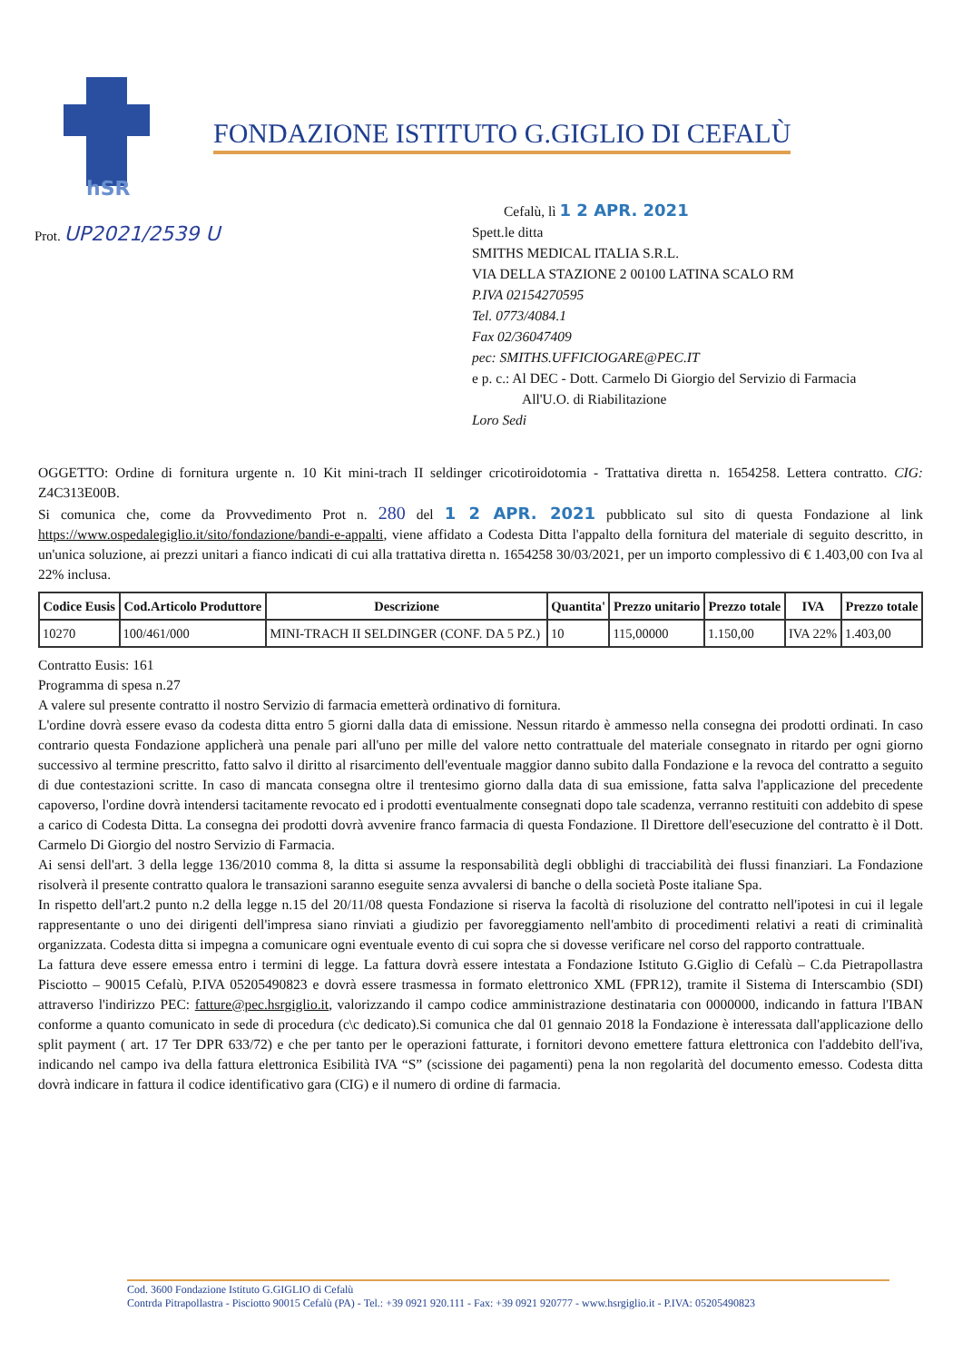hSR
FONDAZIONE ISTITUTO G.GIGLIO DI CEFALÙ
Prot. UP2021/2539 U
Cefalù, lì 1 2 APR. 2021
Spett.le ditta
SMITHS MEDICAL ITALIA S.R.L.
VIA DELLA STAZIONE 2 00100 LATINA SCALO RM
P.IVA 02154270595
Tel. 0773/4084.1
Fax 02/36047409
pec: SMITHS.UFFICIOGARE@PEC.IT
e p. c.: Al DEC - Dott. Carmelo Di Giorgio del Servizio di Farmacia
All'U.O. di Riabilitazione
Loro Sedi
OGGETTO: Ordine di fornitura urgente n. 10 Kit mini-trach II seldinger cricotiroidotomia - Trattativa diretta n. 1654258. Lettera contratto. CIG: Z4C313E00B.
Si comunica che, come da Provvedimento Prot n. 280 del 1 2 APR. 2021 pubblicato sul sito di questa Fondazione al link https://www.ospedalegiglio.it/sito/fondazione/bandi-e-appalti, viene affidato a Codesta Ditta l'appalto della fornitura del materiale di seguito descritto, in un'unica soluzione, ai prezzi unitari a fianco indicati di cui alla trattativa diretta n. 1654258 30/03/2021, per un importo complessivo di € 1.403,00 con Iva al 22% inclusa.
| Codice Eusis | Cod.Articolo Produttore | Descrizione | Quantita' | Prezzo unitario | Prezzo totale | IVA | Prezzo totale |
| --- | --- | --- | --- | --- | --- | --- | --- |
| 10270 | 100/461/000 | MINI-TRACH II SELDINGER (CONF. DA 5 PZ.) | 10 | 115,00000 | 1.150,00 | IVA 22% | 1.403,00 |
Contratto Eusis: 161
Programma di spesa n.27
A valere sul presente contratto il nostro Servizio di farmacia emetterà ordinativo di fornitura.
L'ordine dovrà essere evaso da codesta ditta entro 5 giorni dalla data di emissione. Nessun ritardo è ammesso nella consegna dei prodotti ordinati. In caso contrario questa Fondazione applicherà una penale pari all'uno per mille del valore netto contrattuale del materiale consegnato in ritardo per ogni giorno successivo al termine prescritto, fatto salvo il diritto al risarcimento dell'eventuale maggior danno subito dalla Fondazione e la revoca del contratto a seguito di due contestazioni scritte. In caso di mancata consegna oltre il trentesimo giorno dalla data di sua emissione, fatta salva l'applicazione del precedente capoverso, l'ordine dovrà intendersi tacitamente revocato ed i prodotti eventualmente consegnati dopo tale scadenza, verranno restituiti con addebito di spese a carico di Codesta Ditta. La consegna dei prodotti dovrà avvenire franco farmacia di questa Fondazione. Il Direttore dell'esecuzione del contratto è il Dott. Carmelo Di Giorgio del nostro Servizio di Farmacia.
Ai sensi dell'art. 3 della legge 136/2010 comma 8, la ditta si assume la responsabilità degli obblighi di tracciabilità dei flussi finanziari. La Fondazione risolverà il presente contratto qualora le transazioni saranno eseguite senza avvalersi di banche o della società Poste italiane Spa.
In rispetto dell'art.2 punto n.2 della legge n.15 del 20/11/08 questa Fondazione si riserva la facoltà di risoluzione del contratto nell'ipotesi in cui il legale rappresentante o uno dei dirigenti dell'impresa siano rinviati a giudizio per favoreggiamento nell'ambito di procedimenti relativi a reati di criminalità organizzata. Codesta ditta si impegna a comunicare ogni eventuale evento di cui sopra che si dovesse verificare nel corso del rapporto contrattuale.
La fattura deve essere emessa entro i termini di legge. La fattura dovrà essere intestata a Fondazione Istituto G.Giglio di Cefalù – C.da Pietrapollastra Pisciotto – 90015 Cefalù, P.IVA 05205490823 e dovrà essere trasmessa in formato elettronico XML (FPR12), tramite il Sistema di Interscambio (SDI) attraverso l'indirizzo PEC: fatture@pec.hsrgiglio.it, valorizzando il campo codice amministrazione destinataria con 0000000, indicando in fattura l'IBAN conforme a quanto comunicato in sede di procedura (c\c dedicato).Si comunica che dal 01 gennaio 2018 la Fondazione è interessata dall'applicazione dello split payment ( art. 17 Ter DPR 633/72) e che per tanto per le operazioni fatturate, i fornitori devono emettere fattura elettronica con l'addebito dell'iva, indicando nel campo iva della fattura elettronica Esibilità IVA “S” (scissione dei pagamenti) pena la non regolarità del documento emesso. Codesta ditta dovrà indicare in fattura il codice identificativo gara (CIG) e il numero di ordine di farmacia.
Cod. 3600 Fondazione Istituto G.GIGLIO di Cefalù
Contrda Pitrapollastra - Pisciotto 90015 Cefalù (PA) - Tel.: +39 0921 920.111 - Fax: +39 0921 920777 - www.hsrgiglio.it - P.IVA: 05205490823